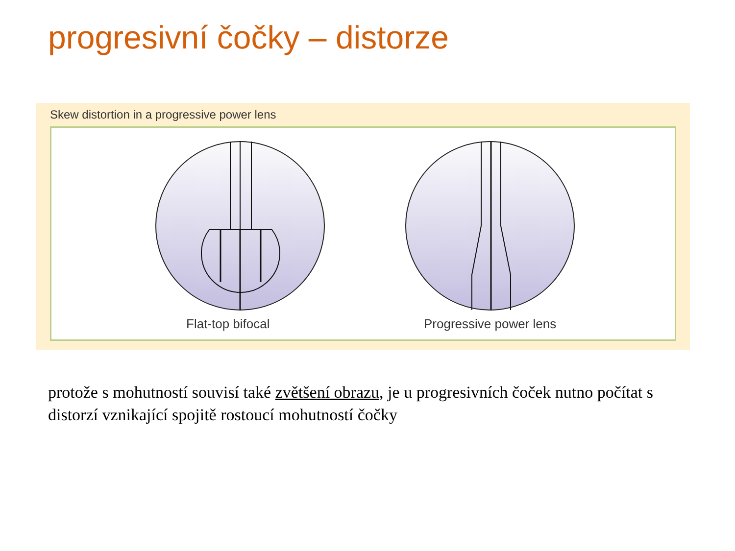progresivní čočky – distorze
Skew distortion in a progressive power lens
Flat-top bifocal Progressive power lens
protože s mohutností souvisí také zvětšení obrazu, je u progresivních čoček nutno počítat s distorzí vznikající spojitě rostoucí mohutností čočky